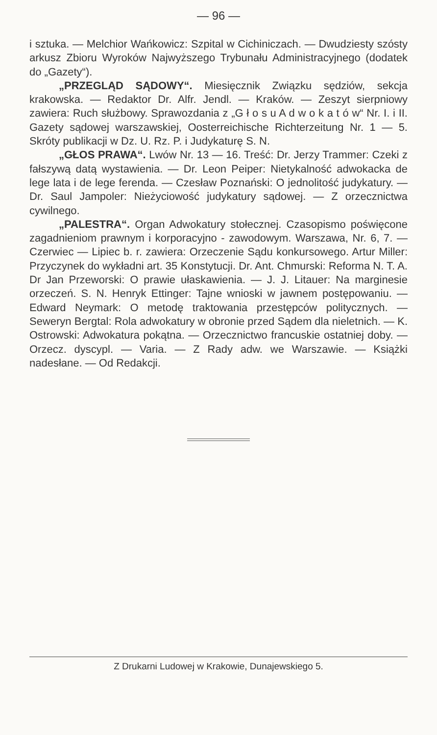— 96 —
i sztuka. — Melchior Wańkowicz: Szpital w Cichiniczach. — Dwudziesty szósty arkusz Zbioru Wyroków Najwyższego Trybunału Administracyjnego (dodatek do „Gazety“).
„PRZEGLĄD SĄDOWY“. Miesięcznik Związku sędziów, sekcja krakowska. — Redaktor Dr. Alfr. Jendl. — Kraków. — Zeszyt sierpniowy zawiera: Ruch służbowy. Sprawozdania z „G ł o s u A d w o k a t ó w“ Nr. I. i II. Gazety sądowej warszawskiej, Oosterreichische Richterzeitung Nr. 1 — 5. Skróty publikacji w Dz. U. Rz. P. i Judykaturę S. N.
„GŁOS PRAWA“. Lwów Nr. 13 — 16. Treść: Dr. Jerzy Trammer: Czeki z fałszywą datą wystawienia. — Dr. Leon Peiper: Nietykalność adwokacka de lege lata i de lege ferenda. — Czesław Poznański: O jednolitość judykatury. — Dr. Saul Jampoler: Nieżyciowość judykatury sądowej. — Z orzecznictwa cywilnego.
„PALESTRA“. Organ Adwokatury stołecznej. Czasopismo poświęcone zagadnieniom prawnym i korporacyjno - zawodowym. Warszawa, Nr. 6, 7. — Czerwiec — Lipiec b. r. zawiera: Orzeczenie Sądu konkursowego. Artur Miller: Przyczynek do wykładni art. 35 Konstytucji. Dr. Ant. Chmurski: Reforma N. T. A. Dr Jan Przeworski: O prawie ułaskawienia. — J. J. Litauer: Na marginesie orzeczeń. S. N. Henryk Ettinger: Tajne wnioski w jawnem postępowaniu. — Edward Neymark: O metodę traktowania przestępców politycznych. — Seweryn Bergtal: Rola adwokatury w obronie przed Sądem dla nieletnich. — K. Ostrowski: Adwokatura pokątna. — Orzecznictwo francuskie ostatniej doby. — Orzecz. dyscypl. — Varia. — Z Rady adw. we Warszawie. — Książki nadesłane. — Od Redakcji.
Z Drukarni Ludowej w Krakowie, Dunajewskiego 5.